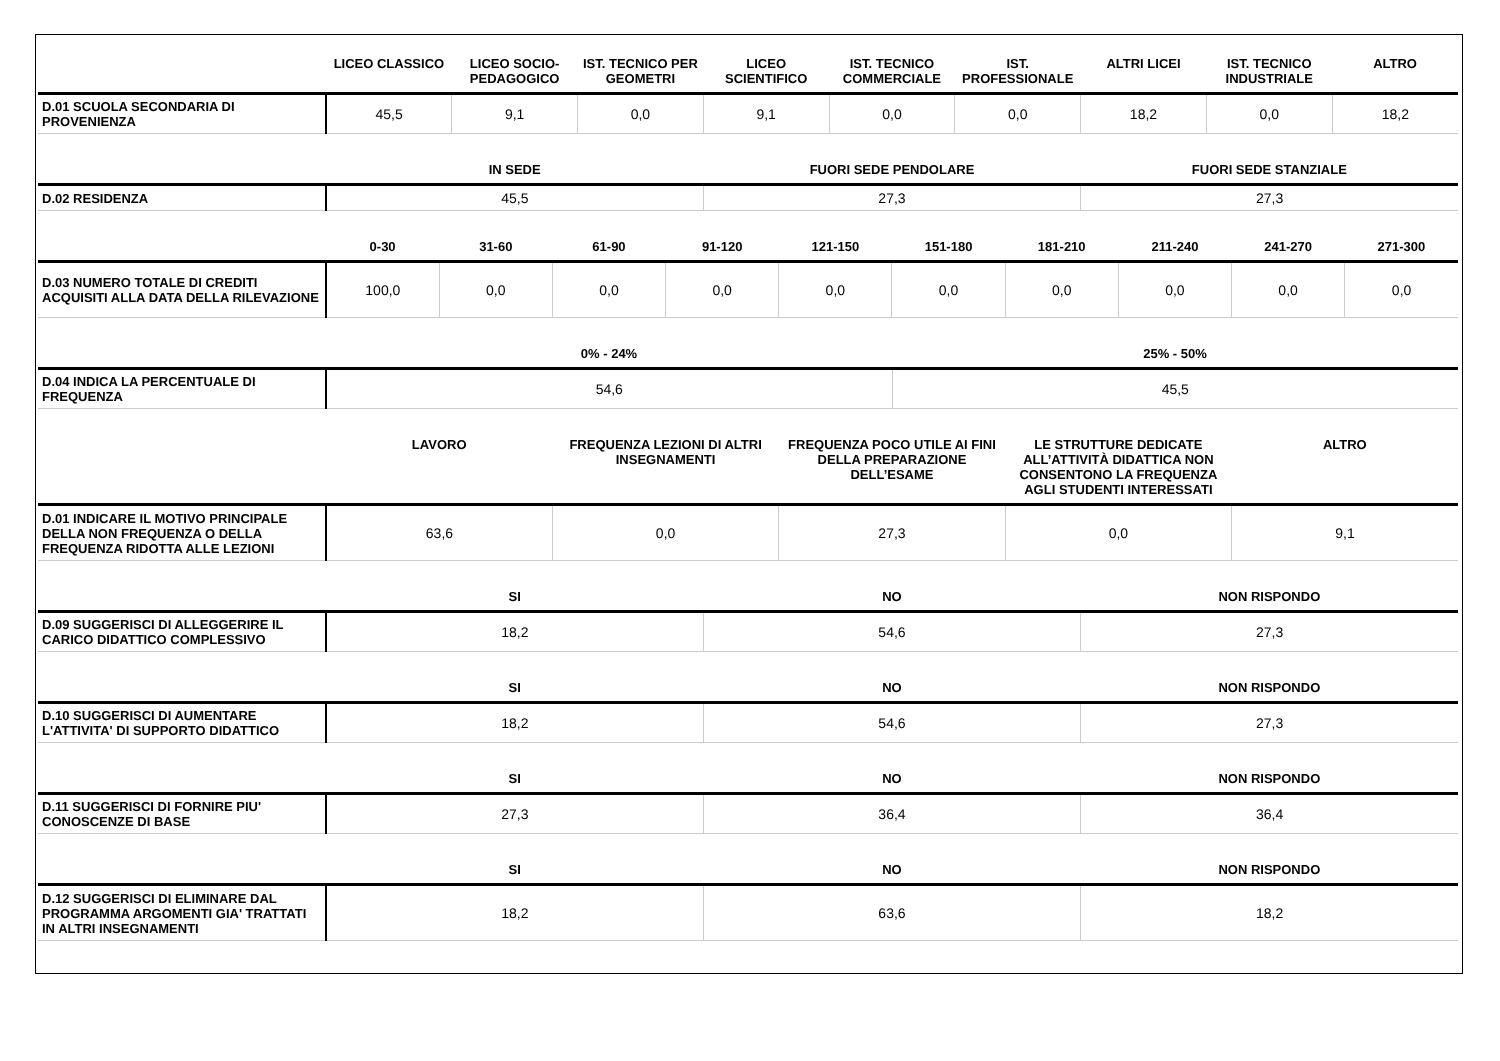| | LICEO CLASSICO | LICEO SOCIO-PEDAGOGICO | IST. TECNICO PER GEOMETRI | LICEO SCIENTIFICO | IST. TECNICO COMMERCIALE | IST. PROFESSIONALE | ALTRI LICEI | IST. TECNICO INDUSTRIALE | ALTRO |
| --- | --- | --- | --- | --- | --- | --- | --- | --- | --- |
| D.01 SCUOLA SECONDARIA DI PROVENIENZA | 45,5 | 9,1 | 0,0 | 9,1 | 0,0 | 0,0 | 18,2 | 0,0 | 18,2 |
| | IN SEDE | FUORI SEDE PENDOLARE | FUORI SEDE STANZIALE |
| --- | --- | --- | --- |
| D.02 RESIDENZA | 45,5 | 27,3 | 27,3 |
| | 0-30 | 31-60 | 61-90 | 91-120 | 121-150 | 151-180 | 181-210 | 211-240 | 241-270 | 271-300 |
| --- | --- | --- | --- | --- | --- | --- | --- | --- | --- | --- |
| D.03 NUMERO TOTALE DI CREDITI ACQUISITI ALLA DATA DELLA RILEVAZIONE | 100,0 | 0,0 | 0,0 | 0,0 | 0,0 | 0,0 | 0,0 | 0,0 | 0,0 | 0,0 |
| | 0% - 24% | 25% - 50% |
| --- | --- | --- |
| D.04 INDICA LA PERCENTUALE DI FREQUENZA | 54,6 | 45,5 |
| | LAVORO | FREQUENZA LEZIONI DI ALTRI INSEGNAMENTI | FREQUENZA POCO UTILE AI FINI DELLA PREPARAZIONE DELL’ESAME | LE STRUTTURE DEDICATE ALL’ATTIVITÀ DIDATTICA NON CONSENTONO LA FREQUENZA AGLI STUDENTI INTERESSATI | ALTRO |
| --- | --- | --- | --- | --- | --- |
| D.01 INDICARE IL MOTIVO PRINCIPALE DELLA NON FREQUENZA O DELLA FREQUENZA RIDOTTA ALLE LEZIONI | 63,6 | 0,0 | 27,3 | 0,0 | 9,1 |
| | SI | NO | NON RISPONDO |
| --- | --- | --- | --- |
| D.09 SUGGERISCI DI ALLEGGERIRE IL CARICO DIDATTICO COMPLESSIVO | 18,2 | 54,6 | 27,3 |
| | SI | NO | NON RISPONDO |
| --- | --- | --- | --- |
| D.10 SUGGERISCI DI AUMENTARE L'ATTIVITA' DI SUPPORTO DIDATTICO | 18,2 | 54,6 | 27,3 |
| | SI | NO | NON RISPONDO |
| --- | --- | --- | --- |
| D.11 SUGGERISCI DI FORNIRE PIU' CONOSCENZE DI BASE | 27,3 | 36,4 | 36,4 |
| | SI | NO | NON RISPONDO |
| --- | --- | --- | --- |
| D.12 SUGGERISCI DI ELIMINARE DAL PROGRAMMA ARGOMENTI GIA' TRATTATI IN ALTRI INSEGNAMENTI | 18,2 | 63,6 | 18,2 |